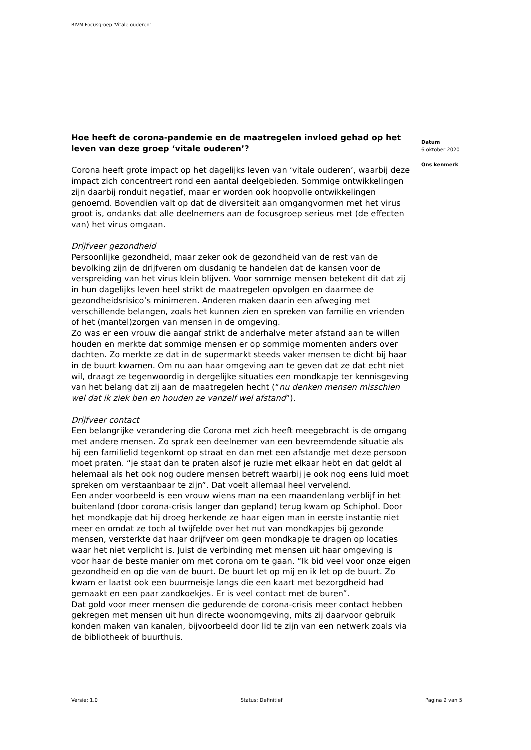RIVM Focusgroep 'Vitale ouderen'
Hoe heeft de corona-pandemie en de maatregelen invloed gehad op het leven van deze groep ‘vitale ouderen’?
Corona heeft grote impact op het dagelijks leven van ‘vitale ouderen’, waarbij deze impact zich concentreert rond een aantal deelgebieden. Sommige ontwikkelingen zijn daarbij ronduit negatief, maar er worden ook hoopvolle ontwikkelingen genoemd. Bovendien valt op dat de diversiteit aan omgangvormen met het virus groot is, ondanks dat alle deelnemers aan de focusgroep serieus met (de effecten van) het virus omgaan.
Drijfveer gezondheid
Persoonlijke gezondheid, maar zeker ook de gezondheid van de rest van de bevolking zijn de drijfveren om dusdanig te handelen dat de kansen voor de verspreiding van het virus klein blijven. Voor sommige mensen betekent dit dat zij in hun dagelijks leven heel strikt de maatregelen opvolgen en daarmee de gezondheidsrisico’s minimeren. Anderen maken daarin een afweging met verschillende belangen, zoals het kunnen zien en spreken van familie en vrienden of het (mantel)zorgen van mensen in de omgeving.
Zo was er een vrouw die aangaf strikt de anderhalve meter afstand aan te willen houden en merkte dat sommige mensen er op sommige momenten anders over dachten. Zo merkte ze dat in de supermarkt steeds vaker mensen te dicht bij haar in de buurt kwamen. Om nu aan haar omgeving aan te geven dat ze dat echt niet wil, draagt ze tegenwoordig in dergelijke situaties een mondkapje ter kennisgeving van het belang dat zij aan de maatregelen hecht (“nu denken mensen misschien wel dat ik ziek ben en houden ze vanzelf wel afstand”).
Drijfveer contact
Een belangrijke verandering die Corona met zich heeft meegebracht is de omgang met andere mensen. Zo sprak een deelnemer van een bevreemdende situatie als hij een familielid tegenkomt op straat en dan met een afstandje met deze persoon moet praten. “je staat dan te praten alsof je ruzie met elkaar hebt en dat geldt al helemaal als het ook nog oudere mensen betreft waarbij je ook nog eens luid moet spreken om verstaanbaar te zijn”. Dat voelt allemaal heel vervelend.
Een ander voorbeeld is een vrouw wiens man na een maandenlang verblijf in het buitenland (door corona-crisis langer dan gepland) terug kwam op Schiphol. Door het mondkapje dat hij droeg herkende ze haar eigen man in eerste instantie niet meer en omdat ze toch al twijfelde over het nut van mondkapjes bij gezonde mensen, versterkte dat haar drijfveer om geen mondkapje te dragen op locaties waar het niet verplicht is. Juist de verbinding met mensen uit haar omgeving is voor haar de beste manier om met corona om te gaan. “Ik bid veel voor onze eigen gezondheid en op die van de buurt. De buurt let op mij en ik let op de buurt. Zo kwam er laatst ook een buurmeisje langs die een kaart met bezorgdheid had gemaakt en een paar zandkoekjes. Er is veel contact met de buren”.
Dat gold voor meer mensen die gedurende de corona-crisis meer contact hebben gekregen met mensen uit hun directe woonomgeving, mits zij daarvoor gebruik konden maken van kanalen, bijvoorbeeld door lid te zijn van een netwerk zoals via de bibliotheek of buurthuis.
Datum
6 oktober 2020
Ons kenmerk
Versie: 1.0 Status: Definitief Pagina 2 van 5